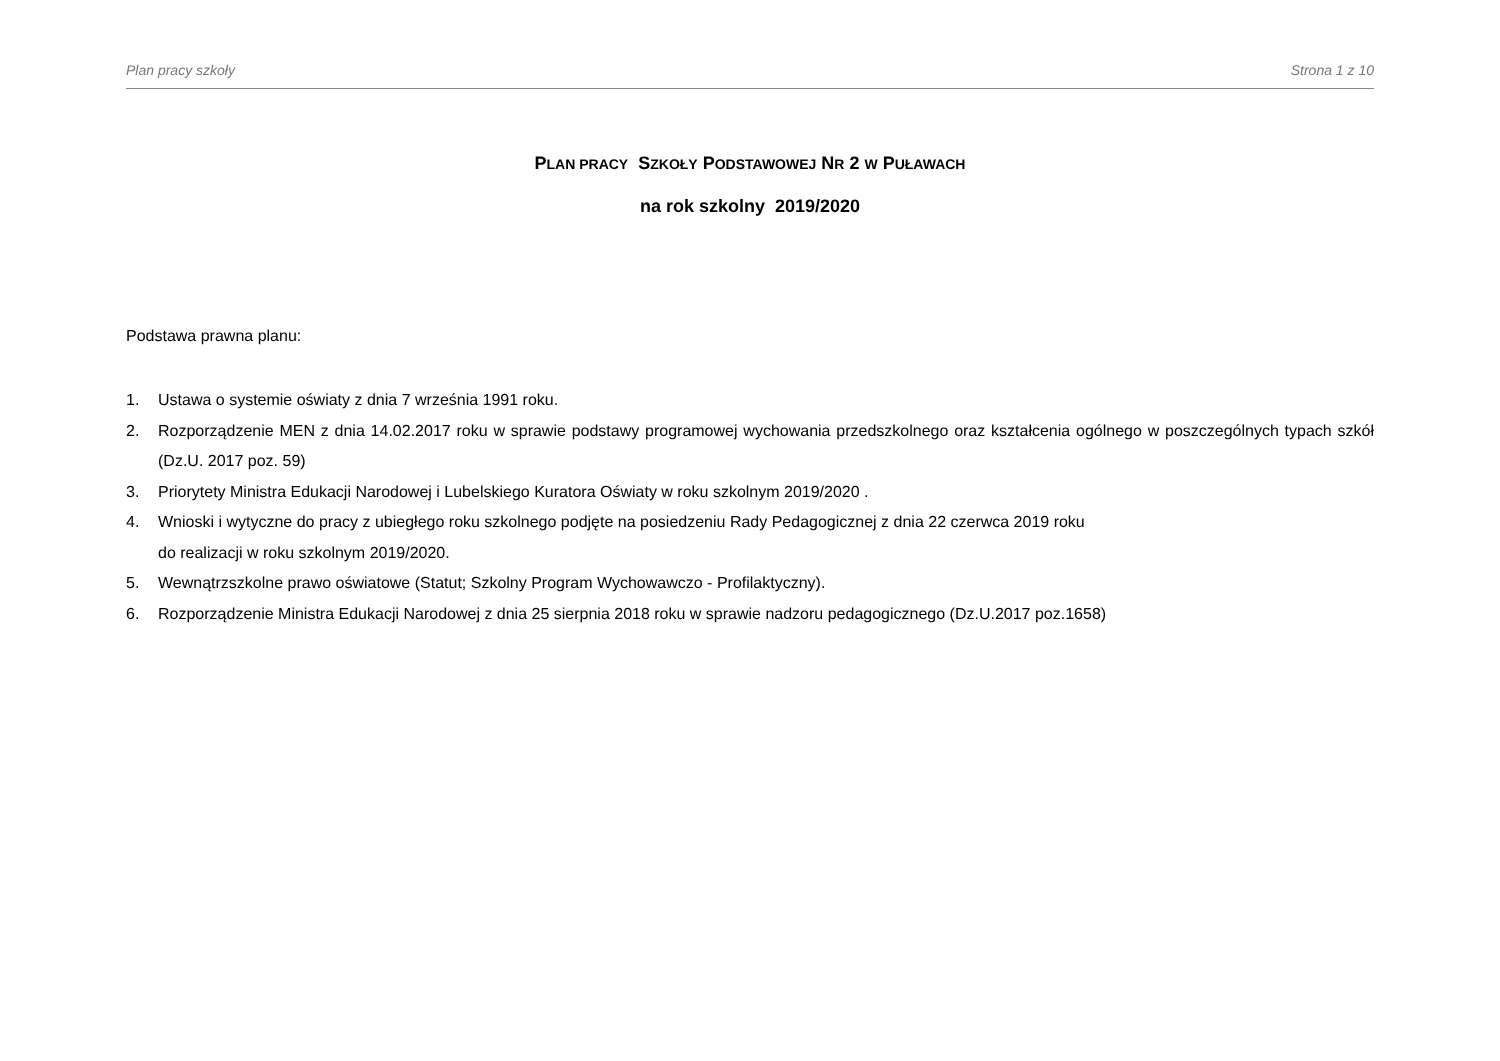Plan pracy szkoły Strona 1 z 10
PLAN PRACY SZKOŁY PODSTAWOWEJ NR 2 W PUŁAWACH
na rok szkolny 2019/2020
Podstawa prawna planu:
1. Ustawa o systemie oświaty z dnia 7 września 1991 roku.
2. Rozporządzenie MEN z dnia 14.02.2017 roku w sprawie podstawy programowej wychowania przedszkolnego oraz kształcenia ogólnego w poszczególnych typach szkół (Dz.U. 2017 poz. 59)
3. Priorytety Ministra Edukacji Narodowej i Lubelskiego Kuratora Oświaty w roku szkolnym 2019/2020 .
4. Wnioski i wytyczne do pracy z ubiegłego roku szkolnego podjęte na posiedzeniu Rady Pedagogicznej z dnia 22 czerwca 2019 roku
do realizacji w roku szkolnym 2019/2020.
5. Wewnątrzszkolne prawo oświatowe (Statut; Szkolny Program Wychowawczo - Profilaktyczny).
6. Rozporządzenie Ministra Edukacji Narodowej z dnia 25 sierpnia 2018 roku w sprawie nadzoru pedagogicznego (Dz.U.2017 poz.1658)